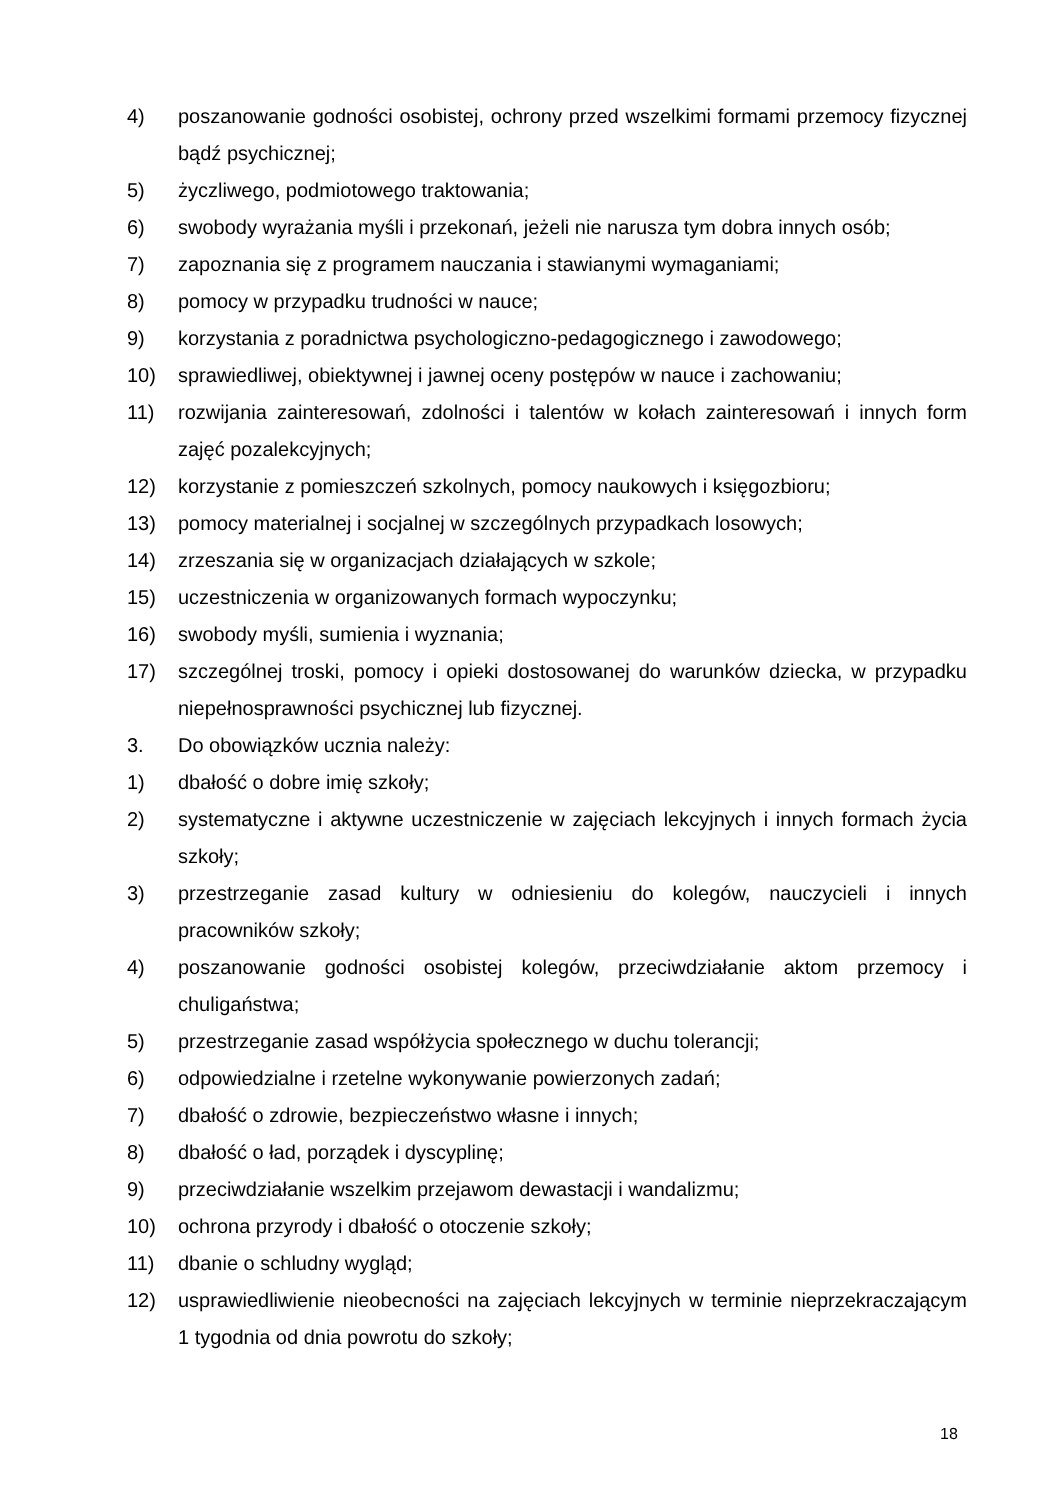4) poszanowanie godności osobistej, ochrony przed wszelkimi formami przemocy fizycznej bądź psychicznej;
5) życzliwego, podmiotowego traktowania;
6) swobody wyrażania myśli i przekonań, jeżeli nie narusza tym dobra innych osób;
7) zapoznania się z programem nauczania i stawianymi wymaganiami;
8) pomocy w przypadku trudności w nauce;
9) korzystania z poradnictwa psychologiczno-pedagogicznego i zawodowego;
10) sprawiedliwej, obiektywnej i jawnej oceny postępów w nauce i zachowaniu;
11) rozwijania zainteresowań, zdolności i talentów w kołach zainteresowań i innych form zajęć pozalekcyjnych;
12) korzystanie z pomieszczeń szkolnych, pomocy naukowych i księgozbioru;
13) pomocy materialnej i socjalnej w szczególnych przypadkach losowych;
14) zrzeszania się w organizacjach działających w szkole;
15) uczestniczenia w organizowanych formach wypoczynku;
16) swobody myśli, sumienia i wyznania;
17) szczególnej troski, pomocy i opieki dostosowanej do warunków dziecka, w przypadku niepełnosprawności psychicznej lub fizycznej.
3. Do obowiązków ucznia należy:
1) dbałość o dobre imię szkoły;
2) systematyczne i aktywne uczestniczenie w zajęciach lekcyjnych i innych formach życia szkoły;
3) przestrzeganie zasad kultury w odniesieniu do kolegów, nauczycieli i innych pracowników szkoły;
4) poszanowanie godności osobistej kolegów, przeciwdziałanie aktom przemocy i chuligaństwa;
5) przestrzeganie zasad współżycia społecznego w duchu tolerancji;
6) odpowiedzialne i rzetelne wykonywanie powierzonych zadań;
7) dbałość o zdrowie, bezpieczeństwo własne i innych;
8) dbałość o ład, porządek i dyscyplinę;
9) przeciwdziałanie wszelkim przejawom dewastacji i wandalizmu;
10) ochrona przyrody i dbałość o otoczenie szkoły;
11) dbanie o schludny wygląd;
12) usprawiedliwienie nieobecności na zajęciach lekcyjnych w terminie nieprzekraczającym 1 tygodnia od dnia powrotu do szkoły;
18